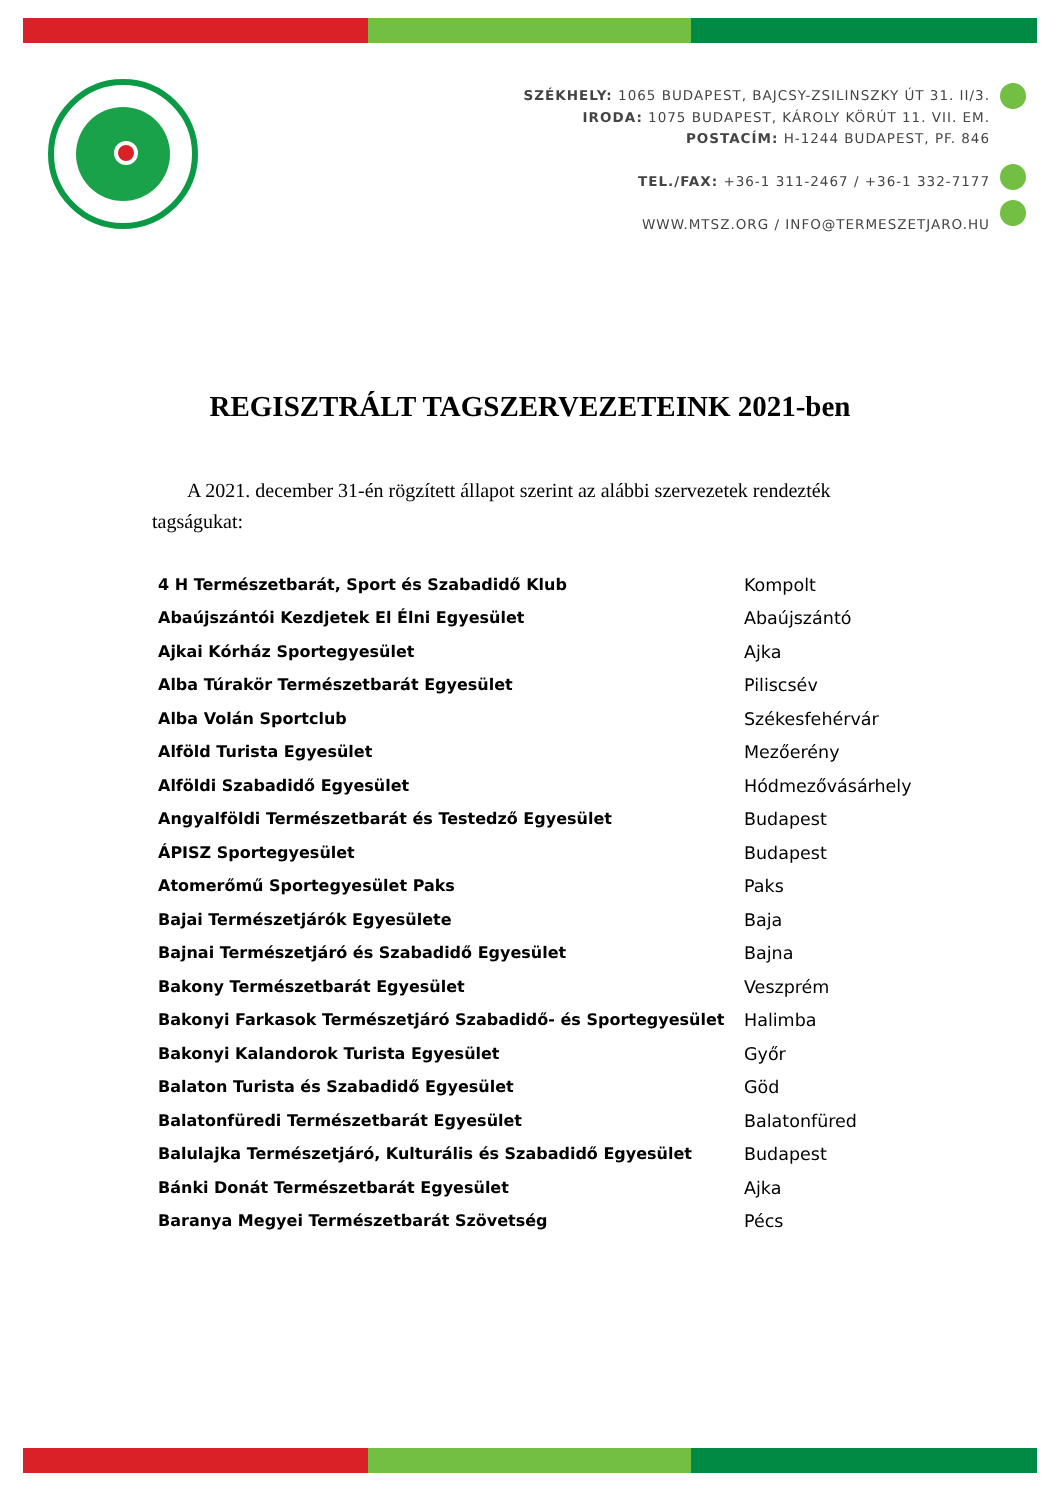SZÉKHELY: 1065 BUDAPEST, BAJCSY-ZSILINSZKY ÚT 31. II/3.
IRODA: 1075 BUDAPEST, KÁROLY KÖRÚT 11. VII. EM.
POSTACÍM: H-1244 BUDAPEST, PF. 846
TEL./FAX: +36-1 311-2467 / +36-1 332-7177
WWW.MTSZ.ORG / INFO@TERMESZETJARO.HU
REGISZTRÁLT TAGSZERVEZETEINK 2021-ben
A 2021. december 31-én rögzített állapot szerint az alábbi szervezetek rendezték tagságukat:
| 4 H Természetbarát, Sport és Szabadidő Klub | Kompolt |
| Abaújszántói Kezdjetek El Élni Egyesület | Abaújszántó |
| Ajkai Kórház Sportegyesület | Ajka |
| Alba Túrakör Természetbarát Egyesület | Piliscsév |
| Alba Volán Sportclub | Székesfehérvár |
| Alföld Turista Egyesület | Mezőerény |
| Alföldi Szabadidő Egyesület | Hódmezővásárhely |
| Angyalföldi Természetbarát és Testedző Egyesület | Budapest |
| ÁPISZ Sportegyesület | Budapest |
| Atomerőmű Sportegyesület Paks | Paks |
| Bajai Természetjárók Egyesülete | Baja |
| Bajnai Természetjáró és Szabadidő Egyesület | Bajna |
| Bakony Természetbarát Egyesület | Veszprém |
| Bakonyi Farkasok Természetjáró Szabadidő- és Sportegyesület | Halimba |
| Bakonyi Kalandorok Turista Egyesület | Győr |
| Balaton Turista és Szabadidő Egyesület | Göd |
| Balatonfüredi Természetbarát Egyesület | Balatonfüred |
| Balulajka Természetjáró, Kulturális és Szabadidő Egyesület | Budapest |
| Bánki Donát Természetbarát Egyesület | Ajka |
| Baranya Megyei Természetbarát Szövetség | Pécs |